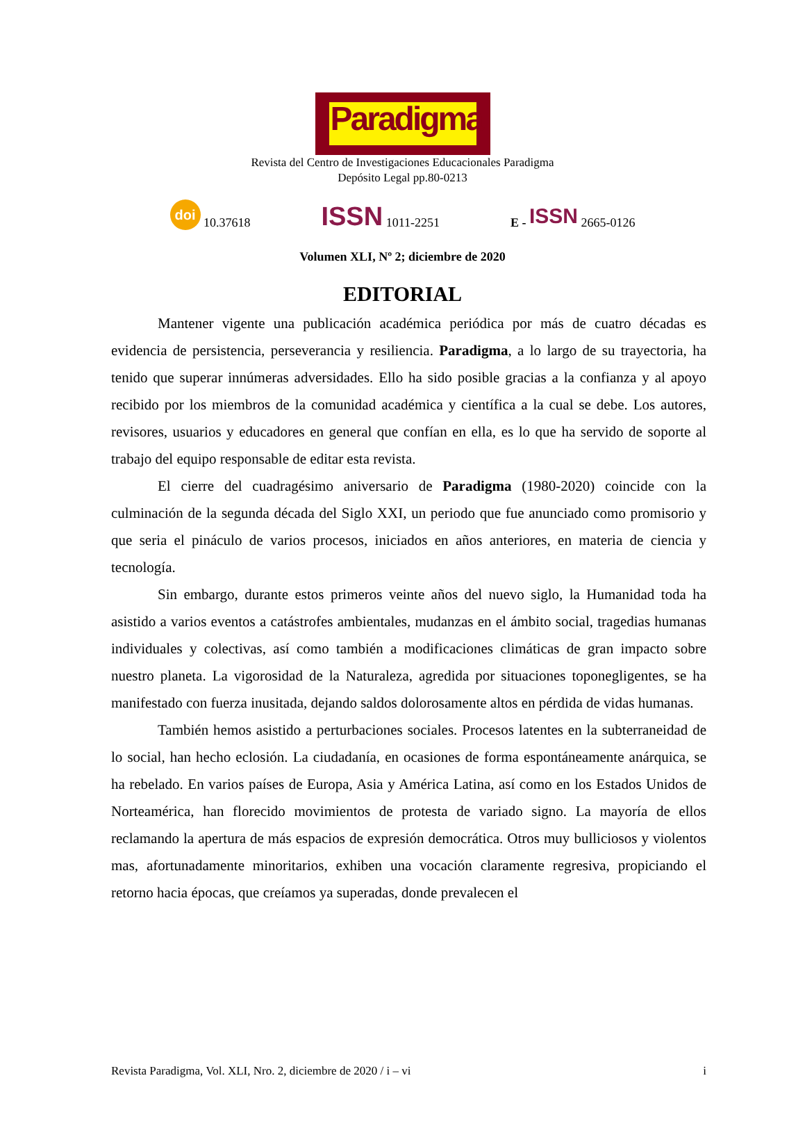Paradigma
Revista del Centro de Investigaciones Educacionales Paradigma
Depósito Legal pp.80-0213
doi 10.37618 ISSN 1011-2251 E - ISSN 2665-0126
Volumen XLI, Nº 2; diciembre de 2020
EDITORIAL
Mantener vigente una publicación académica periódica por más de cuatro décadas es evidencia de persistencia, perseverancia y resiliencia. Paradigma, a lo largo de su trayectoria, ha tenido que superar innúmeras adversidades. Ello ha sido posible gracias a la confianza y al apoyo recibido por los miembros de la comunidad académica y científica a la cual se debe. Los autores, revisores, usuarios y educadores en general que confían en ella, es lo que ha servido de soporte al trabajo del equipo responsable de editar esta revista.
El cierre del cuadragésimo aniversario de Paradigma (1980-2020) coincide con la culminación de la segunda década del Siglo XXI, un periodo que fue anunciado como promisorio y que seria el pináculo de varios procesos, iniciados en años anteriores, en materia de ciencia y tecnología.
Sin embargo, durante estos primeros veinte años del nuevo siglo, la Humanidad toda ha asistido a varios eventos a catástrofes ambientales, mudanzas en el ámbito social, tragedias humanas individuales y colectivas, así como también a modificaciones climáticas de gran impacto sobre nuestro planeta. La vigorosidad de la Naturaleza, agredida por situaciones toponegligentes, se ha manifestado con fuerza inusitada, dejando saldos dolorosamente altos en pérdida de vidas humanas.
También hemos asistido a perturbaciones sociales. Procesos latentes en la subterraneidad de lo social, han hecho eclosión. La ciudadanía, en ocasiones de forma espontáneamente anárquica, se ha rebelado. En varios países de Europa, Asia y América Latina, así como en los Estados Unidos de Norteamérica, han florecido movimientos de protesta de variado signo. La mayoría de ellos reclamando la apertura de más espacios de expresión democrática. Otros muy bulliciosos y violentos mas, afortunadamente minoritarios, exhiben una vocación claramente regresiva, propiciando el retorno hacia épocas, que creíamos ya superadas, donde prevalecen el
Revista Paradigma, Vol. XLI, Nro. 2, diciembre de 2020 / i – vi i